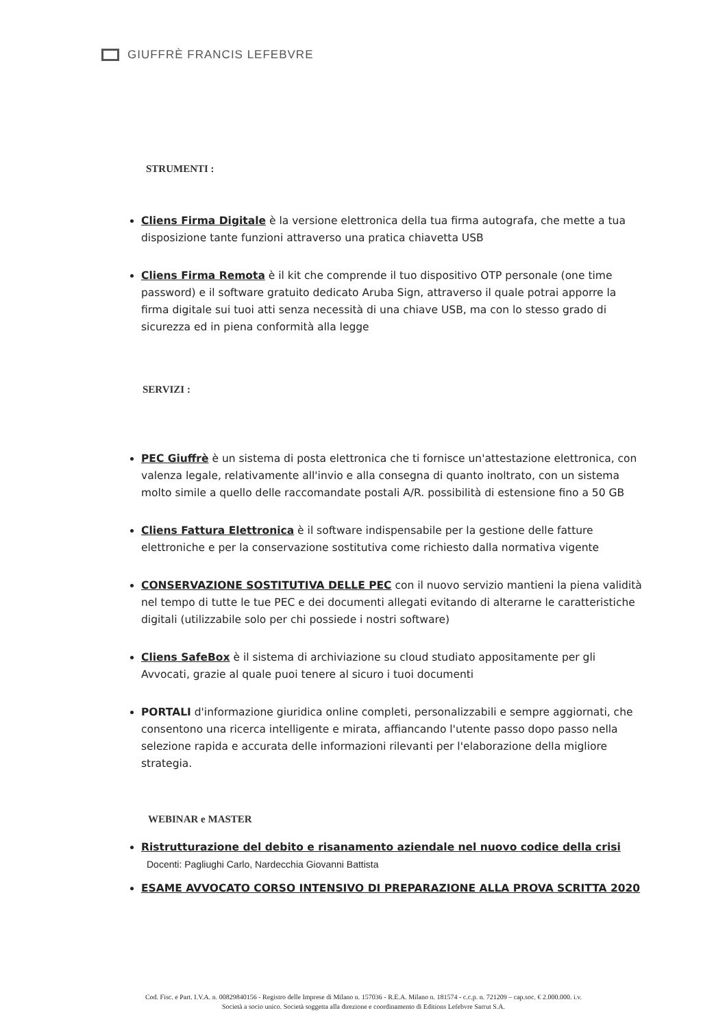GIUFFRÈ FRANCIS LEFEBVRE
STRUMENTI :
Cliens Firma Digitale è la versione elettronica della tua firma autografa, che mette a tua disposizione tante funzioni attraverso una pratica chiavetta USB
Cliens Firma Remota è il kit che comprende il tuo dispositivo OTP personale (one time password) e il software gratuito dedicato Aruba Sign, attraverso il quale potrai apporre la firma digitale sui tuoi atti senza necessità di una chiave USB, ma con lo stesso grado di sicurezza ed in piena conformità alla legge
SERVIZI :
PEC Giuffrè è un sistema di posta elettronica che ti fornisce un'attestazione elettronica, con valenza legale, relativamente all'invio e alla consegna di quanto inoltrato, con un sistema molto simile a quello delle raccomandate postali A/R. possibilità di estensione fino a 50 GB
Cliens Fattura Elettronica è il software indispensabile per la gestione delle fatture elettroniche e per la conservazione sostitutiva come richiesto dalla normativa vigente
CONSERVAZIONE SOSTITUTIVA DELLE PEC con il nuovo servizio mantieni la piena validità nel tempo di tutte le tue PEC e dei documenti allegati evitando di alterarne le caratteristiche digitali (utilizzabile solo per chi possiede i nostri software)
Cliens SafeBox è il sistema di archiviazione su cloud studiato appositamente per gli Avvocati, grazie al quale puoi tenere al sicuro i tuoi documenti
PORTALI d'informazione giuridica online completi, personalizzabili e sempre aggiornati, che consentono una ricerca intelligente e mirata, affiancando l'utente passo dopo passo nella selezione rapida e accurata delle informazioni rilevanti per l'elaborazione della migliore strategia.
WEBINAR e MASTER
Ristrutturazione del debito e risanamento aziendale nel nuovo codice della crisi
Docenti: Pagliughi Carlo, Nardecchia Giovanni Battista
ESAME AVVOCATO CORSO INTENSIVO DI PREPARAZIONE ALLA PROVA SCRITTA 2020
Cod. Fisc. e Part. I.V.A. n. 00829840156 - Registro delle Imprese di Milano n. 157036 - R.E.A. Milano n. 181574 - c.c.p. n. 721209 – cap.soc. € 2.000.000. i.v.
Società a socio unico. Società soggetta alla direzione e coordinamento di Editions Lefebvre Sarrut S.A.